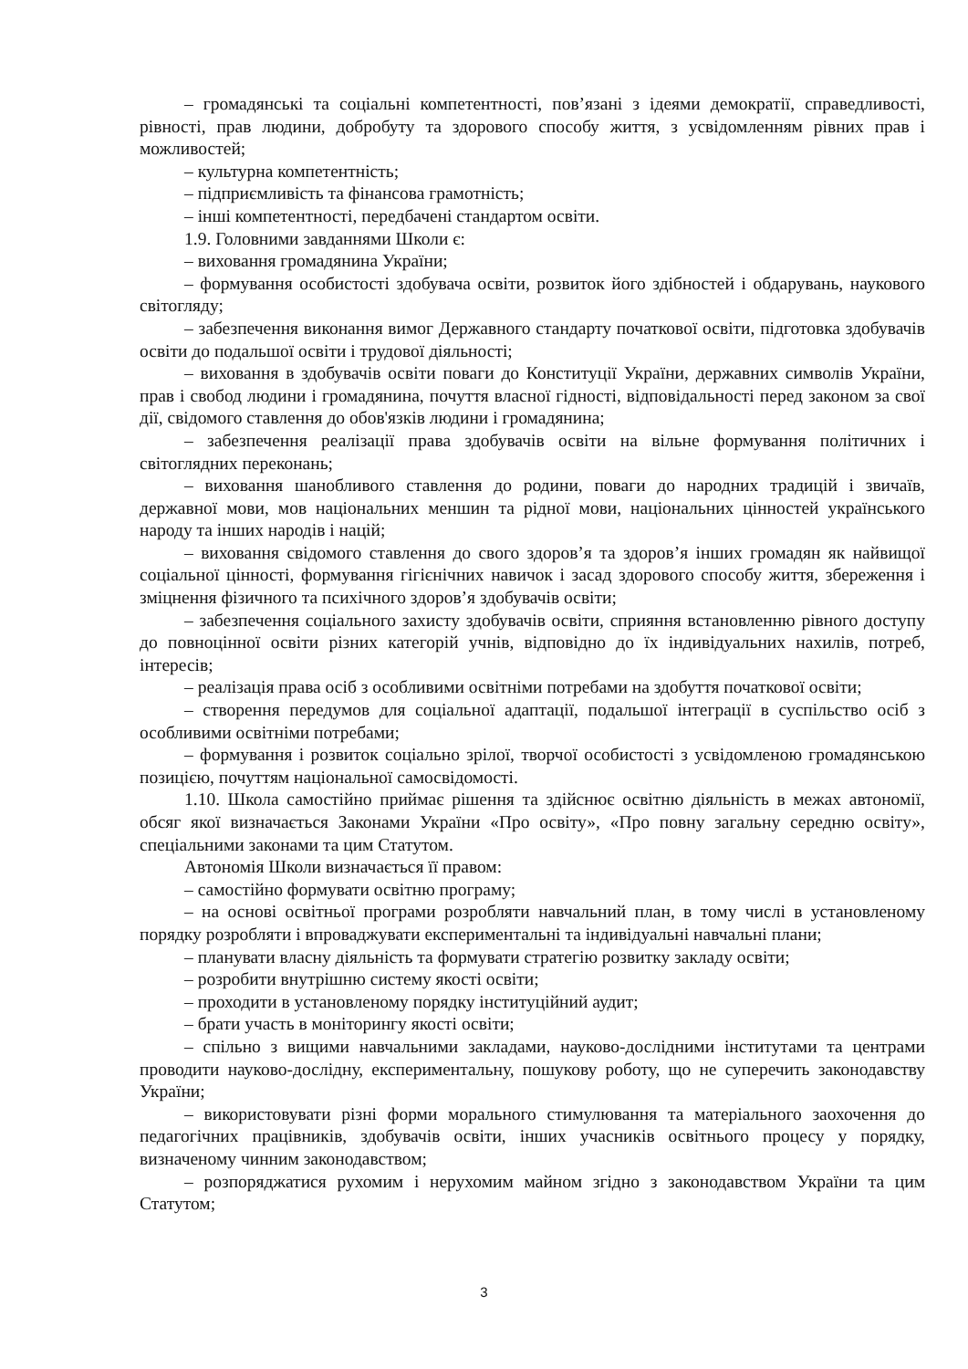– громадянські та соціальні компетентності, пов’язані з ідеями демократії, справедливості, рівності, прав людини, добробуту та здорового способу життя, з усвідомленням рівних прав і можливостей;
– культурна компетентність;
– підприємливість та фінансова грамотність;
– інші компетентності, передбачені стандартом освіти.
1.9. Головними завданнями Школи є:
– виховання громадянина України;
– формування особистості здобувача освіти, розвиток його здібностей і обдарувань, наукового світогляду;
– забезпечення виконання вимог Державного стандарту початкової освіти, підготовка здобувачів освіти до подальшої освіти і трудової діяльності;
– виховання в здобувачів освіти поваги до Конституції України, державних символів України, прав і свобод людини і громадянина, почуття власної гідності, відповідальності перед законом за свої дії, свідомого ставлення до обов'язків людини і громадянина;
– забезпечення реалізації права здобувачів освіти на вільне формування політичних і світоглядних переконань;
– виховання шанобливого ставлення до родини, поваги до народних традицій і звичаїв, державної мови, мов національних меншин та рідної мови, національних цінностей українського народу та інших народів і націй;
– виховання свідомого ставлення до свого здоров’я та здоров’я інших громадян як найвищої соціальної цінності, формування гігієнічних навичок і засад здорового способу життя, збереження і зміцнення фізичного та психічного здоров’я здобувачів освіти;
– забезпечення соціального захисту здобувачів освіти, сприяння встановленню рівного доступу до повноцінної освіти різних категорій учнів, відповідно до їх індивідуальних нахилів, потреб, інтересів;
– реалізація права осіб з особливими освітніми потребами на здобуття початкової освіти;
– створення передумов для соціальної адаптації, подальшої інтеграції в суспільство осіб з особливими освітніми потребами;
– формування і розвиток соціально зрілої, творчої особистості з усвідомленою громадянською позицією, почуттям національної самосвідомості.
1.10. Школа самостійно приймає рішення та здійснює освітню діяльність в межах автономії, обсяг якої визначається Законами України «Про освіту», «Про повну загальну середню освіту», спеціальними законами та цим Статутом.
Автономія Школи визначається її правом:
– самостійно формувати освітню програму;
– на основі освітньої програми розробляти навчальний план, в тому числі в установленому порядку розробляти і впроваджувати експериментальні та індивідуальні навчальні плани;
– планувати власну діяльність та формувати стратегію розвитку закладу освіти;
– розробити внутрішню систему якості освіти;
– проходити в установленому порядку інституційний аудит;
– брати участь в моніторингу якості освіти;
– спільно з вищими навчальними закладами, науково-дослідними інститутами та центрами проводити науково-дослідну, експериментальну, пошукову роботу, що не суперечить законодавству України;
– використовувати різні форми морального стимулювання та матеріального заохочення до педагогічних працівників, здобувачів освіти, інших учасників освітнього процесу у порядку, визначеному чинним законодавством;
– розпоряджатися рухомим і нерухомим майном згідно з законодавством України та цим Статутом;
3